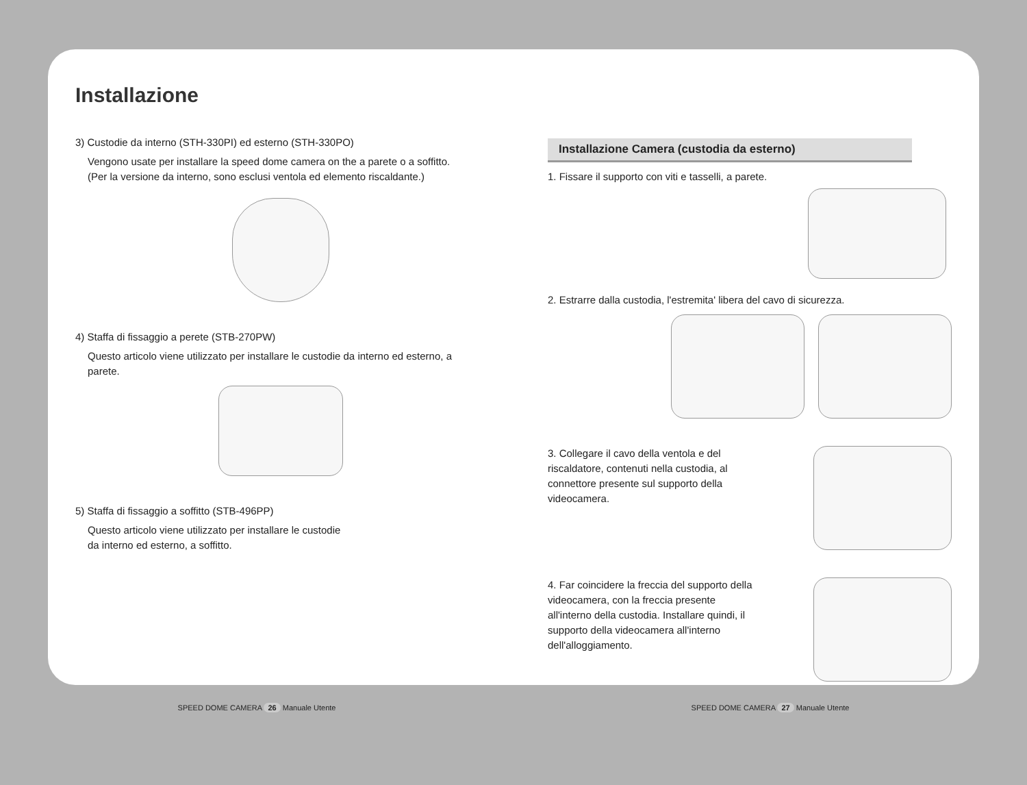Installazione
3) Custodie da interno (STH-330PI) ed esterno (STH-330PO)
Vengono usate per installare la speed dome camera on the a parete o a soffitto.
(Per la versione da interno, sono esclusi ventola ed elemento riscaldante.)
4) Staffa di fissaggio a perete (STB-270PW)
Questo articolo viene utilizzato per installare le custodie da interno ed esterno, a parete.
5) Staffa di fissaggio a soffitto (STB-496PP)
Questo articolo viene utilizzato per installare le custodie
da interno ed esterno, a soffitto.
Installazione Camera (custodia da esterno)
1. Fissare il supporto con viti e tasselli, a parete.
2. Estrarre dalla custodia, l'estremita' libera del cavo di sicurezza.
3. Collegare il cavo della ventola e del
riscaldatore, contenuti nella custodia, al
connettore presente sul supporto della
videocamera.
4. Far coincidere la freccia del supporto della
videocamera, con la freccia presente
all'interno della custodia. Installare quindi, il
supporto della videocamera all'interno
dell'alloggiamento.
SPEED DOME CAMERA 26 Manuale Utente SPEED DOME CAMERA 27 Manuale Utente